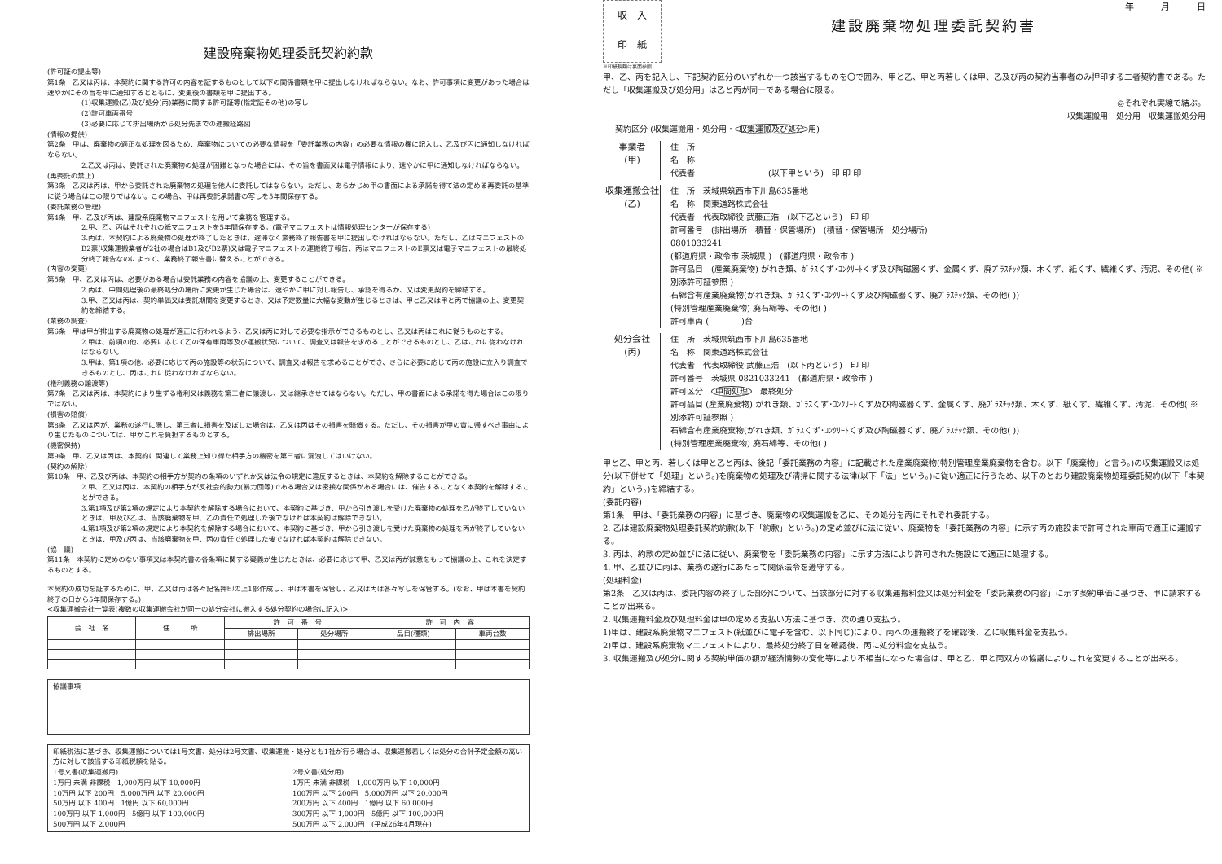建設廃棄物処理委託契約約款
(許可証の提出等)
第1条　乙又は丙は、本契約に関する許可の内容を証するものとして以下の関係書類を甲に提出しなければならない。なお、許可事項に変更があった場合は速やかにその旨を甲に通知するとともに、変更後の書類を甲に提出する。
(1)収集運搬(乙)及び処分(丙)業務に関する許可証等(指定証その他)の写し
(2)許可車両番号
(3)必要に応じて排出場所から処分先までの運搬経路図
(情報の提供)
第2条　甲は、廃棄物の適正な処理を図るため、廃棄物についての必要な情報を「委託業務の内容」の必要な情報の欄に記入し、乙及び丙に通知しなければならない。
2.乙又は丙は、委託された廃棄物の処理が困難となった場合には、その旨を書面又は電子情報により、速やかに甲に通知しなければならない。
(再委託の禁止)
第3条　乙又は丙は、甲から委託された廃棄物の処理を他人に委託してはならない。ただし、あらかじめ甲の書面による承諾を得て法の定める再委託の基準に従う場合はこの限りではない。この場合、甲は再委託承諾書の写しを5年間保存する。
(委託業務の管理)
第4条　甲、乙及び丙は、建設系廃棄物マニフェストを用いて業務を管理する。
2.甲、乙、丙はそれぞれの紙マニフェストを5年間保存する。(電子マニフェストは情報処理センターが保存する)
3.丙は、本契約による廃棄物の処理が終了したときは、遅滞なく業務終了報告書を甲に提出しなければならない。ただし、乙はマニフェストのB2票(収集運搬業者が2社の場合はB1及びB2票)又は電子マニフェストの運搬終了報告、丙はマニフェストのE票又は電子マニフェストの最終処分終了報告なのによって、業務終了報告書に替えることができる。
(内容の変更)
第5条　甲、乙又は丙は、必要がある場合は委託業務の内容を協議の上、変更することができる。
2.丙は、中間処理後の最終処分の場所に変更が生じた場合は、速やかに甲に対し報告し、承認を得るか、又は変更契約を締結する。
3.甲、乙又は丙は、契約単価又は委託期間を変更するとき、又は予定数量に大幅な変動が生じるときは、甲と乙又は甲と丙で協議の上、変更契約を締結する。
(業務の調査)
第6条　甲は甲が排出する廃棄物の処理が適正に行われるよう、乙又は丙に対して必要な指示ができるものとし、乙又は丙はこれに従うものとする。
2.甲は、前項の他、必要に応じて乙の保有車両等及び運搬状況について、調査又は報告を求めることができるものとし、乙はこれに従わなければならない。
3.甲は、第1項の他、必要に応じて丙の施設等の状況について、調査又は報告を求めることができ、さらに必要に応じて丙の施設に立入り調査できるものとし、丙はこれに従わなければならない。
(権利義務の譲渡等)
第7条　乙又は丙は、本契約により生ずる権利又は義務を第三者に譲渡し、又は継承させてはならない。ただし、甲の書面による承諾を得た場合はこの限りではない。
(損害の賠償)
第8条　乙又は丙が、業務の遂行に際し、第三者に損害を及ぼした場合は、乙又は丙はその損害を賠償する。ただし、その損害が甲の責に帰すべき事由により生じたものについては、甲がこれを負担するものとする。
(機密保持)
第9条　甲、乙又は丙は、本契約に関連して業務上知り得た相手方の機密を第三者に漏洩してはいけない。
(契約の解除)
第10条　甲、乙及び丙は、本契約の相手方が契約の条項のいずれか又は法令の規定に違反するときは、本契約を解除することができる。
2.甲、乙又は丙は、本契約の相手方が反社会的勢力(暴力団等)である場合又は密接な関係がある場合には、催告することなく本契約を解除することができる。
3.第1項及び第2項の規定により本契約を解除する場合において、本契約に基づき、甲から引き渡しを受けた廃棄物の処理を乙が終了していないときは、甲及び乙は、当該廃棄物を甲、乙の責任で処理した後でなければ本契約は解除できない。
4.第1項及び第2項の規定により本契約を解除する場合において、本契約に基づき、甲から引き渡しを受けた廃棄物の処理を丙が終了していないときは、甲及び丙は、当該廃棄物を甲、丙の責任で処理した後でなければ本契約は解除できない。
(協　議)
第11条　本契約に定めのない事項又は本契約書の各条項に関する疑義が生じたときは、必要に応じて甲、乙又は丙が誠意をもって協議の上、これを決定するものとする。
本契約の成功を証するために、甲、乙又は丙は各々記名押印の上1部作成し、甲は本書を保管し、乙又は丙は各々写しを保管する。(なお、甲は本書を契約終了の日から5年間保存する。)
<収集運搬会社一覧表(複数の収集運搬会社が同一の処分会社に搬入する処分契約の場合に記入)>
| 会 社 名 | 住 所 | 許 可 番 号 | | 許 可 内 容 | |
| --- | --- | --- | --- | --- | --- |
| | | 排出場所 | 処分場所 | 品目(種類) | 車両台数 |
協議事項
印紙税法に基づき、収集運搬については1号文書、処分は2号文書、収集運搬・処分とも1社が行う場合は、収集運搬若しくは処分の合計予定金額の高い方に対して該当する印紙税額を貼る。
1号文書(収集運搬用)
1万円 未満 非課税　1,000万円 以下 10,000円
10万円 以下 200円　5,000万円 以下 20,000円
50万円 以下 400円　1億円 以下 60,000円
100万円 以下 1,000円　5億円 以下 100,000円
500万円 以下 2,000円
2号文書(処分用)
1万円 未満 非課税　1,000万円 以下 10,000円
100万円 以下 200円　5,000万円 以下 20,000円
200万円 以下 400円　1億円 以下 60,000円
300万円 以下 1,000円　5億円 以下 100,000円
500万円 以下 2,000円　(平成26年4月現在)
収　入
印　紙
年　　　月　　　日
建設廃棄物処理委託契約書
※印紙税額は裏面参照
甲、乙、丙を記入し、下記契約区分のいずれか一つ該当するものを〇で囲み、甲と乙、甲と丙若しくは甲、乙及び丙の契約当事者のみ押印する二者契約書である。ただし「収集運搬及び処分用」は乙と丙が同一である場合に限る。
◎それぞれ実線で結ぶ。
収集運搬用　処分用　収集運搬処分用
契約区分 (収集運搬用・処分用・ 収集運搬及び処分 用)
事業者
(甲)
住　所
名　称
代表者　　　　　　　　　(以下甲という)　印 印 印
収集運搬会社
(乙)
住　所　茨城県筑西市下川島635番地
名　称　関東道路株式会社
代表者　代表取締役 武藤正浩　(以下乙という)　印 印
許可番号　(排出場所　積替・保管場所)　(積替・保管場所　処分場所)
0801033241
(都道府県・政令市 茨城県 )　(都道府県・政令市 )
許可品目　(産業廃棄物) がれき類、ｶﾞﾗｽくず･ｺﾝｸﾘｰﾄくず及び陶磁器くず、金属くず、廃ﾌﾟﾗｽﾁｯｸ類、木くず、紙くず、繊維くず、汚泥、その他( ※別添許可証参照 )
石綿含有産業廃棄物(がれき類、ｶﾞﾗｽくず･ｺﾝｸﾘｰﾄくず及び陶磁器くず、廃ﾌﾟﾗｽﾁｯｸ類、その他( ))
(特別管理産業廃棄物) 廃石綿等、その他( )
許可車両 (　　　　)台
処分会社
(丙)
住　所　茨城県筑西市下川島635番地
名　称　関東道路株式会社
代表者　代表取締役 武藤正浩　(以下丙という)　印 印
許可番号　茨城県 0821033241　(都道府県・政令市 )
許可区分　中間処理　最終処分
許可品目 (産業廃棄物) がれき類、ｶﾞﾗｽくず･ｺﾝｸﾘｰﾄくず及び陶磁器くず、金属くず、廃ﾌﾟﾗｽﾁｯｸ類、木くず、紙くず、繊維くず、汚泥、その他( ※別添許可証参照 )
石綿含有産業廃棄物(がれき類、ｶﾞﾗｽくず･ｺﾝｸﾘｰﾄくず及び陶磁器くず、廃ﾌﾟﾗｽﾁｯｸ類、その他( ))
(特別管理産業廃棄物) 廃石綿等、その他( )
甲と乙、甲と丙、若しくは甲と乙と丙は、後記「委託業務の内容」に記載された産業廃棄物(特別管理産業廃棄物を含む。以下「廃棄物」と言う。)の収集運搬又は処分(以下併せて「処理」という。)を廃棄物の処理及び清掃に関する法律(以下「法」という。)に従い適正に行うため、以下のとおり建設廃棄物処理委託契約(以下「本契約」という。)を締結する。
(委託内容)
第1条　甲は、「委託業務の内容」に基づき、廃棄物の収集運搬を乙に、その処分を丙にそれぞれ委託する。
2. 乙は建設廃棄物処理委託契約約款(以下「約款」という。)の定め並びに法に従い、廃棄物を「委託業務の内容」に示す丙の施設まで許可された車両で適正に運搬する。
3. 丙は、約款の定め並びに法に従い、廃棄物を「委託業務の内容」に示す方法により許可された施設にて適正に処理する。
4. 甲、乙並びに丙は、業務の遂行にあたって関係法令を遵守する。
(処理料金)
第2条　乙又は丙は、委託内容の終了した部分について、当該部分に対する収集運搬料金又は処分料金を「委託業務の内容」に示す契約単価に基づき、甲に請求することが出来る。
2. 収集運搬料金及び処理料金は甲の定める支払い方法に基づき、次の通り支払う。
1)甲は、建設系廃棄物マニフェスト(紙並びに電子を含む、以下同じ)により、丙への運搬終了を確認後、乙に収集料金を支払う。
2)甲は、建設系廃棄物マニフェストにより、最終処分終了日を確認後、丙に処分料金を支払う。
3. 収集運搬及び処分に関する契約単価の額が経済情勢の変化等により不相当になった場合は、甲と乙、甲と丙双方の協議によりこれを変更することが出来る。